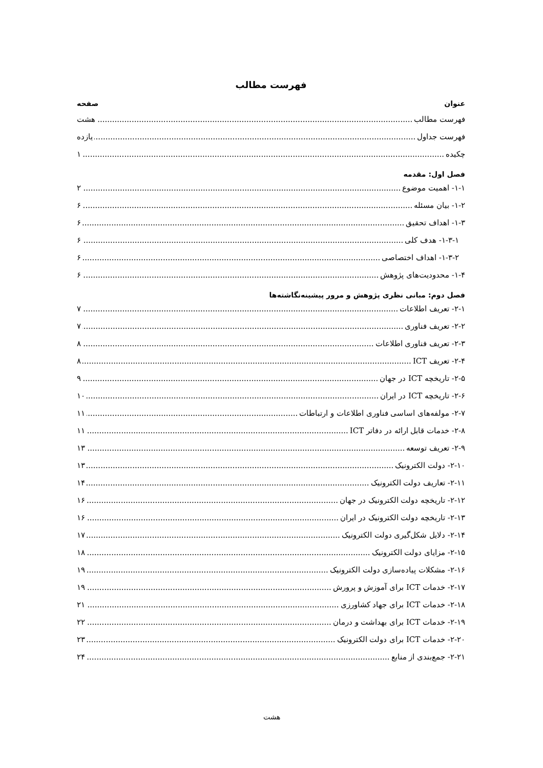فهرست مطالب
عنوان صفحه
فهرست مطالب هشت
فهرست جداول یازده
چکیده ۱
فصل اول: مقدمه
۱-۱- اهمیت موضوع ۲
۱-۲- بیان مسئله ۶
۱-۳- اهداف تحقیق ۶
۱-۳-۱- هدف کلی ۶
۱-۳-۲- اهداف اختصاصی ۶
۱-۴- محدودیت‌های پژوهش ۶
فصل دوم: مبانی نظری پژوهش و مرور پیشینه‌نگاشته‌ها
۲-۱- تعریف اطلاعات ۷
۲-۲- تعریف فناوری ۷
۲-۳- تعریف فناوری اطلاعات ۸
۲-۴- تعریف ICT ۸
۲-۵- تاریخچه ICT در جهان ۹
۲-۶- تاریخچه ICT در ایران ۱۰
۲-۷- مولفه‌های اساسی فناوری اطلاعات و ارتباطات ۱۱
۲-۸- خدمات قابل ارائه در دفاتر ICT ۱۱
۲-۹- تعریف توسعه ۱۳
۲-۱۰- دولت الکترونیک ۱۳
۲-۱۱- تعاریف دولت الکترونیک ۱۴
۲-۱۲- تاریخچه دولت الکترونیک در جهان ۱۶
۲-۱۳- تاریخچه دولت الکترونیک در ایران ۱۶
۲-۱۴- دلایل شکل‌گیری دولت الکترونیک ۱۷
۲-۱۵- مزایای دولت الکترونیک ۱۸
۲-۱۶- مشکلات پیاده‌سازی دولت الکترونیک ۱۹
۲-۱۷- خدمات ICT برای آموزش و پرورش ۱۹
۲-۱۸- خدمات ICT برای جهاد کشاورزی ۲۱
۲-۱۹- خدمات ICT برای بهداشت و درمان ۲۲
۲-۲۰- خدمات ICT برای دولت الکترونیک ۲۳
۲-۲۱- جمع‌بندی از منابع ۲۴
هشت